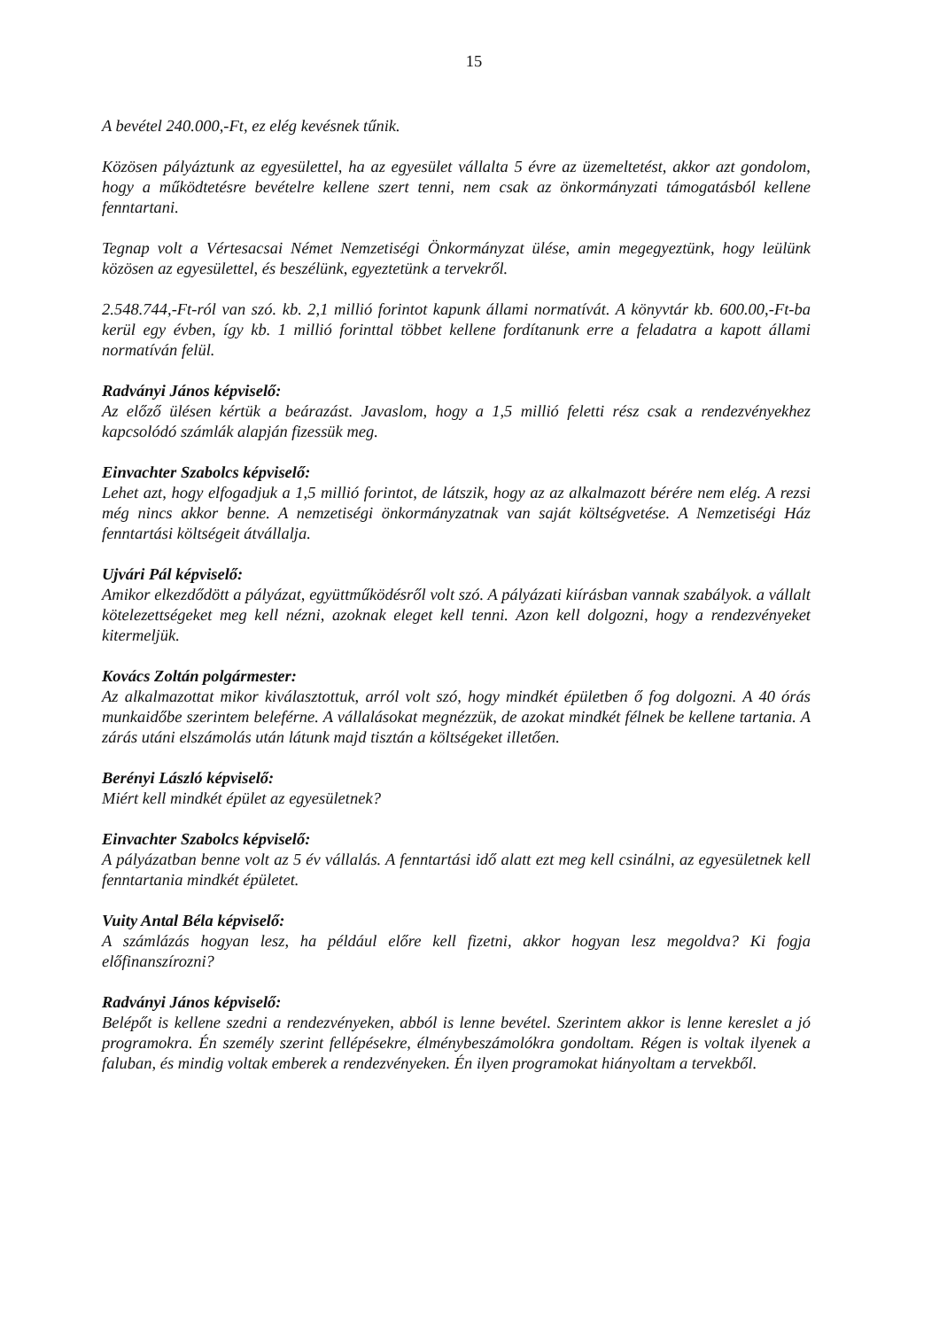15
A bevétel 240.000,-Ft, ez elég kevésnek tűnik.
Közösen pályáztunk az egyesülettel, ha az egyesület vállalta 5 évre az üzemeltetést, akkor azt gondolom, hogy a működtetésre bevételre kellene szert tenni, nem csak az önkormányzati támogatásból kellene fenntartani.
Tegnap volt a Vértesacsai Német Nemzetiségi Önkormányzat ülése, amin megegyeztünk, hogy leülünk közösen az egyesülettel, és beszélünk, egyeztetünk a tervekről.
2.548.744,-Ft-ról van szó. kb. 2,1 millió forintot kapunk állami normatívát. A könyvtár kb. 600.00,-Ft-ba kerül egy évben, így kb. 1 millió forinttal többet kellene fordítanunk erre a feladatra a kapott állami normatíván felül.
Radványi János képviselő:
Az előző ülésen kértük a beárazást. Javaslom, hogy a 1,5 millió feletti rész csak a rendezvényekhez kapcsolódó számlák alapján fizessük meg.
Einvachter Szabolcs képviselő:
Lehet azt, hogy elfogadjuk a 1,5 millió forintot, de látszik, hogy az az alkalmazott bérére nem elég. A rezsi még nincs akkor benne. A nemzetiségi önkormányzatnak van saját költségvetése. A Nemzetiségi Ház fenntartási költségeit átvállalja.
Ujvári Pál képviselő:
Amikor elkezdődött a pályázat, együttműködésről volt szó. A pályázati kiírásban vannak szabályok. a vállalt kötelezettségeket meg kell nézni, azoknak eleget kell tenni. Azon kell dolgozni, hogy a rendezvényeket kitermeljük.
Kovács Zoltán polgármester:
Az alkalmazottat mikor kiválasztottuk, arról volt szó, hogy mindkét épületben ő fog dolgozni. A 40 órás munkaidőbe szerintem beleférne. A vállalásokat megnézzük, de azokat mindkét félnek be kellene tartania. A zárás utáni elszámolás után látunk majd tisztán a költségeket illetően.
Berényi László képviselő:
Miért kell mindkét épület az egyesületnek?
Einvachter Szabolcs képviselő:
A pályázatban benne volt az 5 év vállalás. A fenntartási idő alatt ezt meg kell csinálni, az egyesületnek kell fenntartania mindkét épületet.
Vuity Antal Béla képviselő:
A számlázás hogyan lesz, ha például előre kell fizetni, akkor hogyan lesz megoldva? Ki fogja előfinanszírozni?
Radványi János képviselő:
Belépőt is kellene szedni a rendezvényeken, abból is lenne bevétel. Szerintem akkor is lenne kereslet a jó programokra. Én személy szerint fellépésekre, élménybeszámolókra gondoltam. Régen is voltak ilyenek a faluban, és mindig voltak emberek a rendezvényeken. Én ilyen programokat hiányoltam a tervekből.